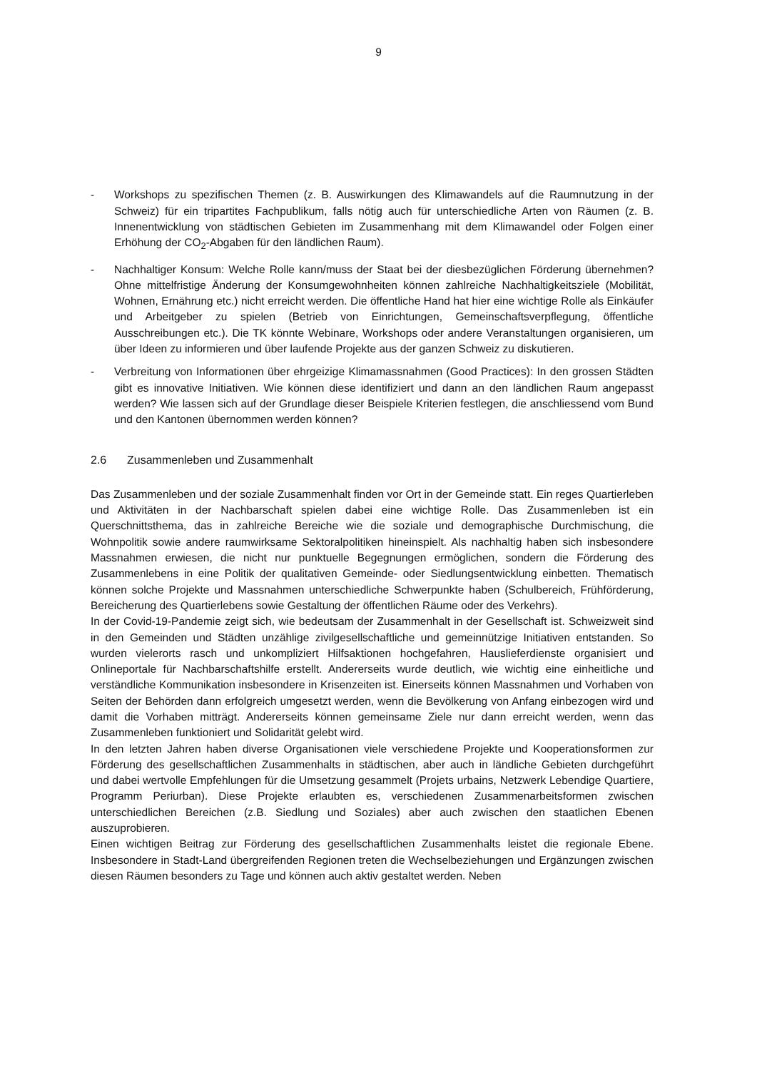9
- Workshops zu spezifischen Themen (z. B. Auswirkungen des Klimawandels auf die Raumnutzung in der Schweiz) für ein tripartites Fachpublikum, falls nötig auch für unterschiedliche Arten von Räumen (z. B. Innenentwicklung von städtischen Gebieten im Zusammenhang mit dem Klimawandel oder Folgen einer Erhöhung der CO<sub>2</sub>-Abgaben für den ländlichen Raum).
- Nachhaltiger Konsum: Welche Rolle kann/muss der Staat bei der diesbezüglichen Förderung übernehmen? Ohne mittelfristige Änderung der Konsumgewohnheiten können zahlreiche Nachhaltigkeitsziele (Mobilität, Wohnen, Ernährung etc.) nicht erreicht werden. Die öffentliche Hand hat hier eine wichtige Rolle als Einkäufer und Arbeitgeber zu spielen (Betrieb von Einrichtungen, Gemeinschaftsverpflegung, öffentliche Ausschreibungen etc.). Die TK könnte Webinare, Workshops oder andere Veranstaltungen organisieren, um über Ideen zu informieren und über laufende Projekte aus der ganzen Schweiz zu diskutieren.
- Verbreitung von Informationen über ehrgeizige Klimamassnahmen (Good Practices): In den grossen Städten gibt es innovative Initiativen. Wie können diese identifiziert und dann an den ländlichen Raum angepasst werden? Wie lassen sich auf der Grundlage dieser Beispiele Kriterien festlegen, die anschliessend vom Bund und den Kantonen übernommen werden können?
2.6 Zusammenleben und Zusammenhalt
Das Zusammenleben und der soziale Zusammenhalt finden vor Ort in der Gemeinde statt. Ein reges Quartierleben und Aktivitäten in der Nachbarschaft spielen dabei eine wichtige Rolle. Das Zusammenleben ist ein Querschnittsthema, das in zahlreiche Bereiche wie die soziale und demographische Durchmischung, die Wohnpolitik sowie andere raumwirksame Sektoralpolitiken hineinspielt. Als nachhaltig haben sich insbesondere Massnahmen erwiesen, die nicht nur punktuelle Begegnungen ermöglichen, sondern die Förderung des Zusammenlebens in eine Politik der qualitativen Gemeinde- oder Siedlungsentwicklung einbetten. Thematisch können solche Projekte und Massnahmen unterschiedliche Schwerpunkte haben (Schulbereich, Frühförderung, Bereicherung des Quartierlebens sowie Gestaltung der öffentlichen Räume oder des Verkehrs).
In der Covid-19-Pandemie zeigt sich, wie bedeutsam der Zusammenhalt in der Gesellschaft ist. Schweizweit sind in den Gemeinden und Städten unzählige zivilgesellschaftliche und gemeinnützige Initiativen entstanden. So wurden vielerorts rasch und unkompliziert Hilfsaktionen hochgefahren, Hauslieferdienste organisiert und Onlineportale für Nachbarschaftshilfe erstellt. Andererseits wurde deutlich, wie wichtig eine einheitliche und verständliche Kommunikation insbesondere in Krisenzeiten ist. Einerseits können Massnahmen und Vorhaben von Seiten der Behörden dann erfolgreich umgesetzt werden, wenn die Bevölkerung von Anfang einbezogen wird und damit die Vorhaben mitträgt. Andererseits können gemeinsame Ziele nur dann erreicht werden, wenn das Zusammenleben funktioniert und Solidarität gelebt wird.
In den letzten Jahren haben diverse Organisationen viele verschiedene Projekte und Kooperationsformen zur Förderung des gesellschaftlichen Zusammenhalts in städtischen, aber auch in ländliche Gebieten durchgeführt und dabei wertvolle Empfehlungen für die Umsetzung gesammelt (Projets urbains, Netzwerk Lebendige Quartiere, Programm Periurban). Diese Projekte erlaubten es, verschiedenen Zusammenarbeitsformen zwischen unterschiedlichen Bereichen (z.B. Siedlung und Soziales) aber auch zwischen den staatlichen Ebenen auszuprobieren.
Einen wichtigen Beitrag zur Förderung des gesellschaftlichen Zusammenhalts leistet die regionale Ebene. Insbesondere in Stadt-Land übergreifenden Regionen treten die Wechselbeziehungen und Ergänzungen zwischen diesen Räumen besonders zu Tage und können auch aktiv gestaltet werden. Neben